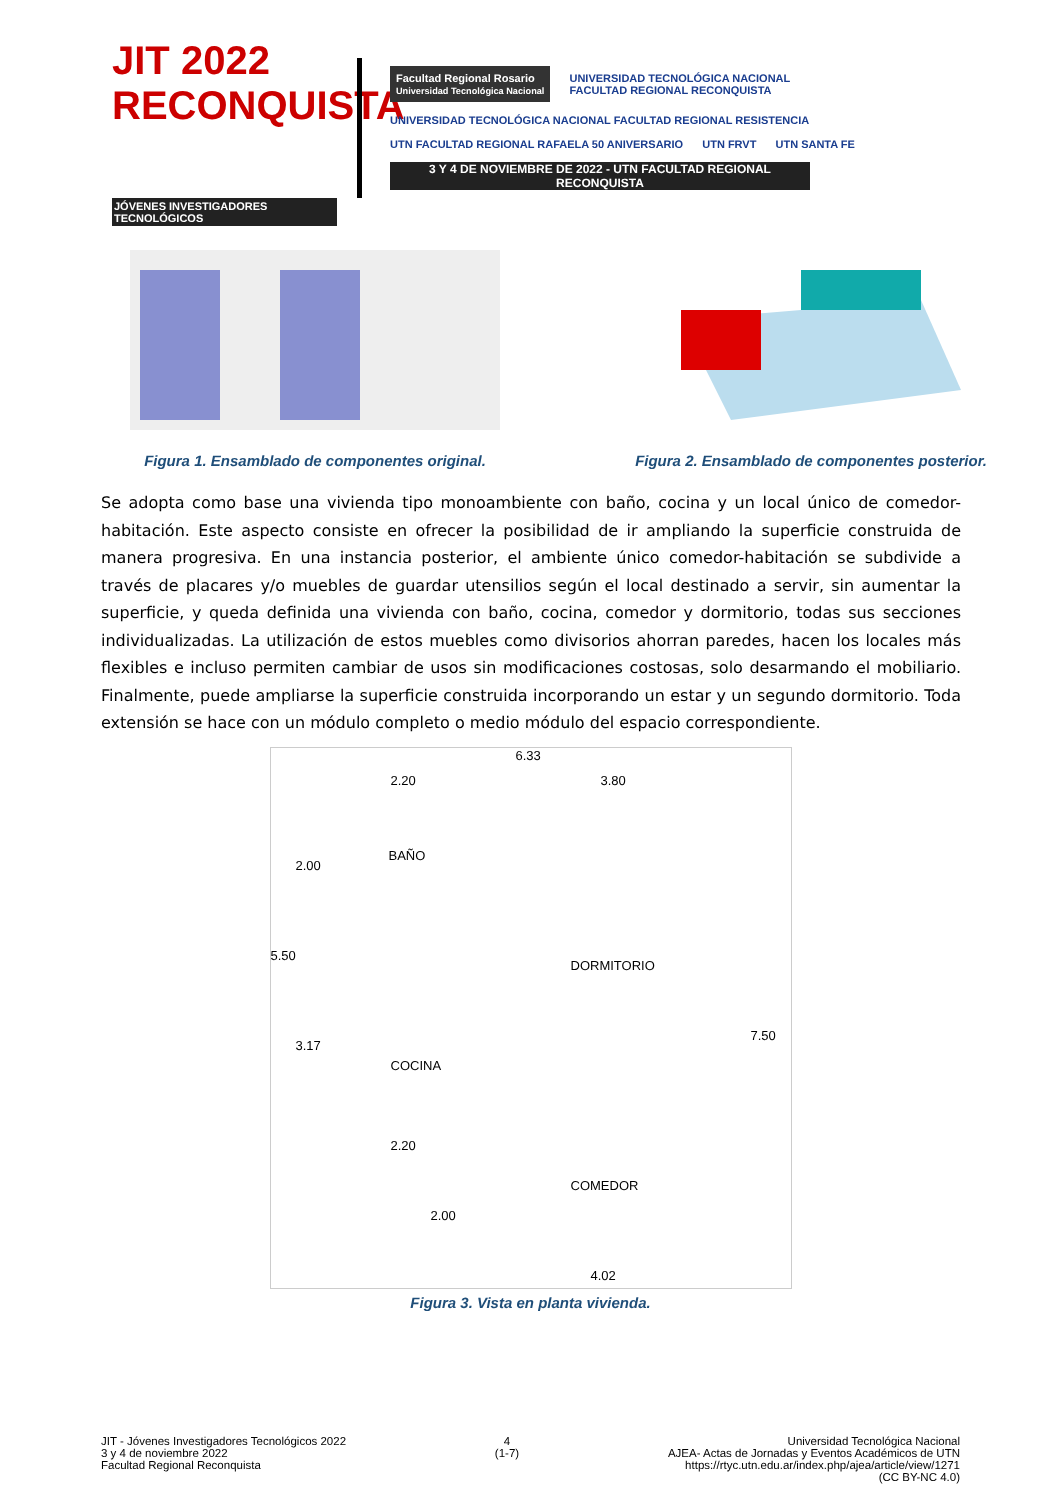JIT 2022 RECONQUISTA
JÓVENES INVESTIGADORES TECNOLÓGICOS
Facultad Regional Rosario
Universidad Tecnológica Nacional
UNIVERSIDAD TECNOLÓGICA NACIONAL
FACULTAD REGIONAL RECONQUISTA
UNIVERSIDAD TECNOLÓGICA NACIONAL FACULTAD REGIONAL RESISTENCIA
UTN FACULTAD REGIONAL RAFAELA 50 ANIVERSARIO
UTN FRVT UTN SANTA FE
3 Y 4 DE NOVIEMBRE DE 2022 - UTN FACULTAD REGIONAL RECONQUISTA
Figura 1. Ensamblado de componentes original.
Figura 2. Ensamblado de componentes posterior.
Se adopta como base una vivienda tipo monoambiente con baño, cocina y un local único de comedor-habitación. Este aspecto consiste en ofrecer la posibilidad de ir ampliando la superficie construida de manera progresiva. En una instancia posterior, el ambiente único comedor-habitación se subdivide a través de placares y/o muebles de guardar utensilios según el local destinado a servir, sin aumentar la superficie, y queda definida una vivienda con baño, cocina, comedor y dormitorio, todas sus secciones individualizadas. La utilización de estos muebles como divisorios ahorran paredes, hacen los locales más flexibles e incluso permiten cambiar de usos sin modificaciones costosas, solo desarmando el mobiliario. Finalmente, puede ampliarse la superficie construida incorporando un estar y un segundo dormitorio. Toda extensión se hace con un módulo completo o medio módulo del espacio correspondiente.
6.33
2.20 3.80
BAÑO
DORMITORIO
COCINA
COMEDOR
5.50
2.00
3.17
7.50
2.20
2.00
4.02
Figura 3. Vista en planta vivienda.
JIT - Jóvenes Investigadores Tecnológicos 2022
3 y 4 de noviembre 2022
Facultad Regional Reconquista
4
(1-7)
Universidad Tecnológica Nacional
AJEA- Actas de Jornadas y Eventos Académicos de UTN
https://rtyc.utn.edu.ar/index.php/ajea/article/view/1271
(CC BY-NC 4.0)